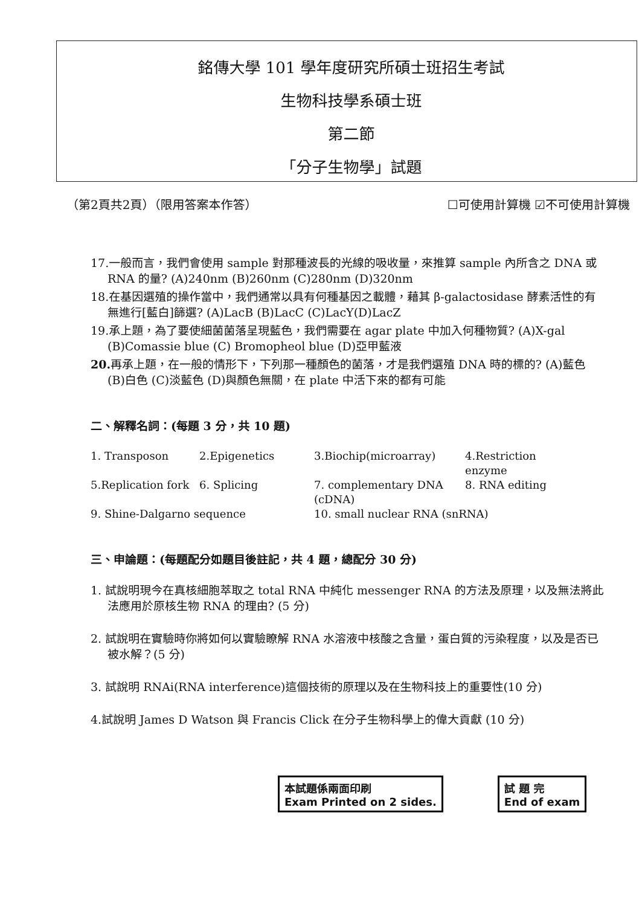銘傳大學 101 學年度研究所碩士班招生考試
生物科技學系碩士班
第二節
「分子生物學」試題
（第2頁共2頁）（限用答案本作答） ☐可使用計算機 ☑不可使用計算機
17.一般而言，我們會使用 sample 對那種波長的光線的吸收量，來推算 sample 內所含之 DNA 或 RNA 的量? (A)240nm (B)260nm (C)280nm (D)320nm
18.在基因選殖的操作當中，我們通常以具有何種基因之載體，藉其 β-galactosidase 酵素活性的有無進行[藍白]篩選? (A)LacB (B)LacC (C)LacY(D)LacZ
19.承上題，為了要使細菌菌落呈現藍色，我們需要在 agar plate 中加入何種物質? (A)X-gal (B)Comassie blue (C) Bromopheol blue (D)亞甲藍液
20. 再承上題，在一般的情形下，下列那一種顏色的菌落，才是我們選殖 DNA 時的標的? (A)藍色 (B)白色 (C)淡藍色 (D)與顏色無關，在 plate 中活下來的都有可能
二、解釋名詞：(每題 3 分，共 10 題)
1. Transposon 2.Epigenetics 3.Biochip(microarray) 4.Restriction enzyme 5.Replication fork 6. Splicing 7. complementary DNA (cDNA) 8. RNA editing 9. Shine-Dalgarno sequence 10. small nuclear RNA (snRNA)
三、申論題：(每題配分如題目後註記，共 4 題，總配分 30 分)
1. 試說明現今在真核細胞萃取之 total RNA 中純化 messenger RNA 的方法及原理，以及無法將此法應用於原核生物 RNA 的理由? (5 分)
2. 試說明在實驗時你將如何以實驗瞭解 RNA 水溶液中核酸之含量，蛋白質的污染程度，以及是否已被水解？(5 分)
3. 試說明 RNAi(RNA interference)這個技術的原理以及在生物科技上的重要性(10 分)
4.試說明 James D Watson 與 Francis Click 在分子生物科學上的偉大貢獻 (10 分)
本試題係兩面印刷
Exam Printed on 2 sides.
試 題 完
End of exam